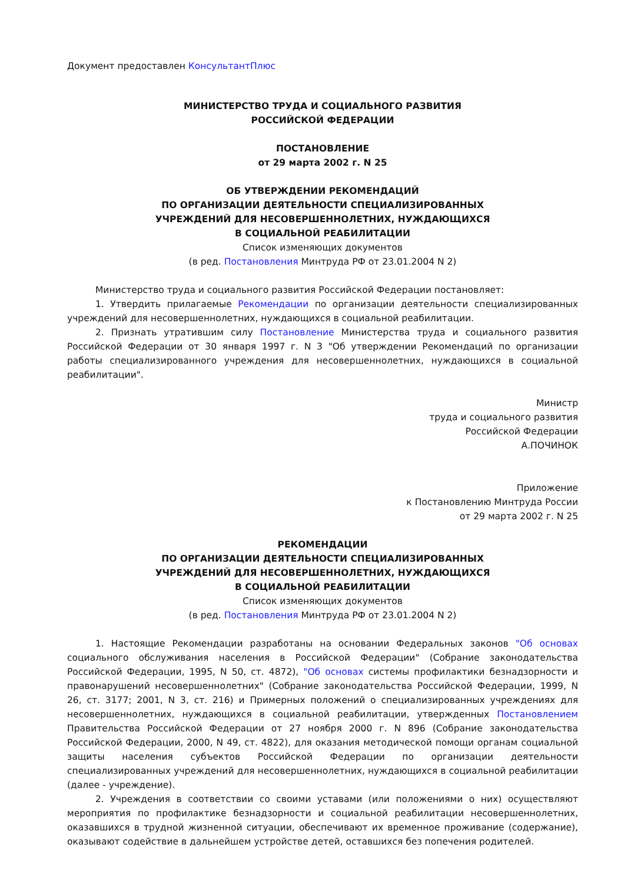Документ предоставлен КонсультантПлюс
МИНИСТЕРСТВО ТРУДА И СОЦИАЛЬНОГО РАЗВИТИЯ
РОССИЙСКОЙ ФЕДЕРАЦИИ
ПОСТАНОВЛЕНИЕ
от 29 марта 2002 г. N 25
ОБ УТВЕРЖДЕНИИ РЕКОМЕНДАЦИЙ
ПО ОРГАНИЗАЦИИ ДЕЯТЕЛЬНОСТИ СПЕЦИАЛИЗИРОВАННЫХ
УЧРЕЖДЕНИЙ ДЛЯ НЕСОВЕРШЕННОЛЕТНИХ, НУЖДАЮЩИХСЯ
В СОЦИАЛЬНОЙ РЕАБИЛИТАЦИИ
Список изменяющих документов
(в ред. Постановления Минтруда РФ от 23.01.2004 N 2)
Министерство труда и социального развития Российской Федерации постановляет:
1. Утвердить прилагаемые Рекомендации по организации деятельности специализированных учреждений для несовершеннолетних, нуждающихся в социальной реабилитации.
2. Признать утратившим силу Постановление Министерства труда и социального развития Российской Федерации от 30 января 1997 г. N 3 "Об утверждении Рекомендаций по организации работы специализированного учреждения для несовершеннолетних, нуждающихся в социальной реабилитации".
Министр
труда и социального развития
Российской Федерации
А.ПОЧИНОК
Приложение
к Постановлению Минтруда России
от 29 марта 2002 г. N 25
РЕКОМЕНДАЦИИ
ПО ОРГАНИЗАЦИИ ДЕЯТЕЛЬНОСТИ СПЕЦИАЛИЗИРОВАННЫХ
УЧРЕЖДЕНИЙ ДЛЯ НЕСОВЕРШЕННОЛЕТНИХ, НУЖДАЮЩИХСЯ
В СОЦИАЛЬНОЙ РЕАБИЛИТАЦИИ
Список изменяющих документов
(в ред. Постановления Минтруда РФ от 23.01.2004 N 2)
1. Настоящие Рекомендации разработаны на основании Федеральных законов "Об основах социального обслуживания населения в Российской Федерации" (Собрание законодательства Российской Федерации, 1995, N 50, ст. 4872), "Об основах системы профилактики безнадзорности и правонарушений несовершеннолетних" (Собрание законодательства Российской Федерации, 1999, N 26, ст. 3177; 2001, N 3, ст. 216) и Примерных положений о специализированных учреждениях для несовершеннолетних, нуждающихся в социальной реабилитации, утвержденных Постановлением Правительства Российской Федерации от 27 ноября 2000 г. N 896 (Собрание законодательства Российской Федерации, 2000, N 49, ст. 4822), для оказания методической помощи органам социальной защиты населения субъектов Российской Федерации по организации деятельности специализированных учреждений для несовершеннолетних, нуждающихся в социальной реабилитации (далее - учреждение).
2. Учреждения в соответствии со своими уставами (или положениями о них) осуществляют мероприятия по профилактике безнадзорности и социальной реабилитации несовершеннолетних, оказавшихся в трудной жизненной ситуации, обеспечивают их временное проживание (содержание), оказывают содействие в дальнейшем устройстве детей, оставшихся без попечения родителей.